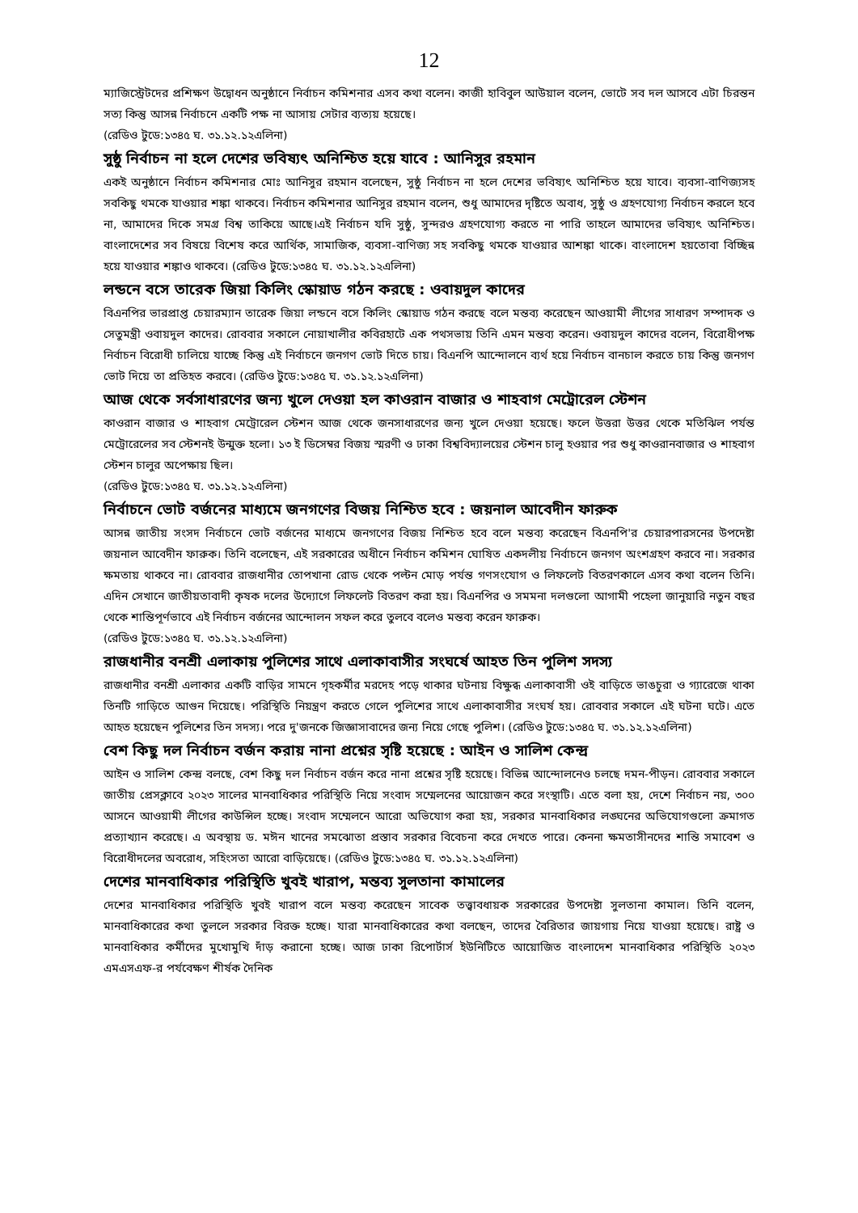12
ম্যাজিস্ট্রেটদের প্রশিক্ষণ উদ্বোধন অনুষ্ঠানে নির্বাচন কমিশনার এসব কথা বলেন। কাজী হাবিবুল আউয়াল বলেন, ভোটে সব দল আসবে এটা চিরন্তন সত্য কিন্তু আসন্ন নির্বাচনে একটি পক্ষ না আসায় সেটার ব্যত্যয় হয়েছে।
(রেডিও টুডে:১৩৪৫ ঘ. ৩১.১২.১২এলিনা)
সুষ্ঠু নির্বাচন না হলে দেশের ভবিষ্যৎ অনিশ্চিত হয়ে যাবে : আনিসুর রহমান
একই অনুষ্ঠানে নির্বাচন কমিশনার মোঃ আনিসুর রহমান বলেছেন, সুষ্ঠু নির্বাচন না হলে দেশের ভবিষ্যৎ অনিশ্চিত হয়ে যাবে। ব্যবসা-বাণিজ্যসহ সবকিছু থমকে যাওয়ার শঙ্কা থাকবে। নির্বাচন কমিশনার আনিসুর রহমান বলেন, শুধু আমাদের দৃষ্টিতে অবাধ, সুষ্ঠু ও গ্রহণযোগ্য নির্বাচন করলে হবে না, আমাদের দিকে সমগ্র বিশ্ব তাকিয়ে আছে।এই নির্বাচন যদি সুষ্ঠু, সুন্দরও গ্রহণযোগ্য করতে না পারি তাহলে আমাদের ভবিষ্যৎ অনিশ্চিত। বাংলাদেশের সব বিষয়ে বিশেষ করে আর্থিক, সামাজিক, ব্যবসা-বাণিজ্য সহ সবকিছু থমকে যাওয়ার আশঙ্কা থাকে। বাংলাদেশ হয়তোবা বিচ্ছিন্ন হয়ে যাওয়ার শঙ্কাও থাকবে। (রেডিও টুডে:১৩৪৫ ঘ. ৩১.১২.১২এলিনা)
লন্ডনে বসে তারেক জিয়া কিলিং স্কোয়াড গঠন করছে : ওবায়দুল কাদের
বিএনপির ভারপ্রাপ্ত চেয়ারম্যান তারেক জিয়া লন্ডনে বসে কিলিং স্কোয়াড গঠন করছে বলে মন্তব্য করেছেন আওয়ামী লীগের সাধারণ সম্পাদক ও সেতুমন্ত্রী ওবায়দুল কাদের। রোববার সকালে নোয়াখালীর কবিরহাটে এক পথসভায় তিনি এমন মন্তব্য করেন। ওবায়দুল কাদের বলেন, বিরোধীপক্ষ নির্বাচন বিরোধী চালিয়ে যাচ্ছে কিন্তু এই নির্বাচনে জনগণ ভোট দিতে চায়। বিএনপি আন্দোলনে ব্যর্থ হয়ে নির্বাচন বানচাল করতে চায় কিন্তু জনগণ ভোট দিয়ে তা প্রতিহত করবে। (রেডিও টুডে:১৩৪৫ ঘ. ৩১.১২.১২এলিনা)
আজ থেকে সর্বসাধারণের জন্য খুলে দেওয়া হল কাওরান বাজার ও শাহবাগ মেট্রোরেল স্টেশন
কাওরান বাজার ও শাহবাগ মেট্রোরেল স্টেশন আজ থেকে জনসাধারণের জন্য খুলে দেওয়া হয়েছে। ফলে উত্তরা উত্তর থেকে মতিঝিল পর্যন্ত মেট্রোরেলের সব স্টেশনই উন্মুক্ত হলো। ১৩ ই ডিসেম্বর বিজয় স্মরণী ও ঢাকা বিশ্ববিদ্যালয়ের স্টেশন চালু হওয়ার পর শুধু কাওরানবাজার ও শাহবাগ স্টেশন চালুর অপেক্ষায় ছিল।
(রেডিও টুডে:১৩৪৫ ঘ. ৩১.১২.১২এলিনা)
নির্বাচনে ভোট বর্জনের মাধ্যমে জনগণের বিজয় নিশ্চিত হবে : জয়নাল আবেদীন ফারুক
আসন্ন জাতীয় সংসদ নির্বাচনে ভোট বর্জনের মাধ্যমে জনগণের বিজয় নিশ্চিত হবে বলে মন্তব্য করেছেন বিএনপি'র চেয়ারপারসনের উপদেষ্টা জয়নাল আবেদীন ফারুক। তিনি বলেছেন, এই সরকারের অধীনে নির্বাচন কমিশন ঘোষিত একদলীয় নির্বাচনে জনগণ অংশগ্রহণ করবে না। সরকার ক্ষমতায় থাকবে না। রোববার রাজধানীর তোপখানা রোড থেকে পল্টন মোড় পর্যন্ত গণসংযোগ ও লিফলেট বিতরণকালে এসব কথা বলেন তিনি। এদিন সেখানে জাতীয়তাবাদী কৃষক দলের উদ্যোগে লিফলেট বিতরণ করা হয়। বিএনপির ও সমমনা দলগুলো আগামী পহেলা জানুয়ারি নতুন বছর থেকে শান্তিপূর্ণভাবে এই নির্বাচন বর্জনের আন্দোলন সফল করে তুলবে বলেও মন্তব্য করেন ফারুক।
(রেডিও টুডে:১৩৪৫ ঘ. ৩১.১২.১২এলিনা)
রাজধানীর বনশ্রী এলাকায় পুলিশের সাথে এলাকাবাসীর সংঘর্ষে আহত তিন পুলিশ সদস্য
রাজধানীর বনশ্রী এলাকার একটি বাড়ির সামনে গৃহকর্মীর মরদেহ পড়ে থাকার ঘটনায় বিক্ষুব্ধ এলাকাবাসী ওই বাড়িতে ভাঙচুরা ও গ্যারেজে থাকা তিনটি গাড়িতে আগুন দিয়েছে। পরিস্থিতি নিয়ন্ত্রণ করতে গেলে পুলিশের সাথে এলাকাবাসীর সংঘর্ষ হয়। রোববার সকালে এই ঘটনা ঘটে। এতে আহত হয়েছেন পুলিশের তিন সদস্য। পরে দু'জনকে জিজ্ঞাসাবাদের জন্য নিয়ে গেছে পুলিশ। (রেডিও টুডে:১৩৪৫ ঘ. ৩১.১২.১২এলিনা)
বেশ কিছু দল নির্বাচন বর্জন করায় নানা প্রশ্নের সৃষ্টি হয়েছে : আইন ও সালিশ কেন্দ্র
আইন ও সালিশ কেন্দ্র বলছে, বেশ কিছু দল নির্বাচন বর্জন করে নানা প্রশ্নের সৃষ্টি হয়েছে। বিভিন্ন আন্দোলনেও চলছে দমন-পীড়ন। রোববার সকালে জাতীয় প্রেসক্লাবে ২০২৩ সালের মানবাধিকার পরিস্থিতি নিয়ে সংবাদ সম্মেলনের আয়োজন করে সংস্থাটি। এতে বলা হয়, দেশে নির্বাচন নয়, ৩০০ আসনে আওয়ামী লীগের কাউন্সিল হচ্ছে। সংবাদ সম্মেলনে আরো অভিযোগ করা হয়, সরকার মানবাধিকার লঙ্ঘনের অভিযোগগুলো ক্রমাগত প্রত্যাখ্যান করেছে। এ অবস্থায় ড. মঈন খানের সমঝোতা প্রস্তাব সরকার বিবেচনা করে দেখতে পারে। কেননা ক্ষমতাসীনদের শান্তি সমাবেশ ও বিরোধীদলের অবরোধ, সহিংসতা আরো বাড়িয়েছে। (রেডিও টুডে:১৩৪৫ ঘ. ৩১.১২.১২এলিনা)
দেশের মানবাধিকার পরিস্থিতি খুবই খারাপ, মন্তব্য সুলতানা কামালের
দেশের মানবাধিকার পরিস্থিতি খুবই খারাপ বলে মন্তব্য করেছেন সাবেক তত্ত্বাবধায়ক সরকারের উপদেষ্টা সুলতানা কামাল। তিনি বলেন, মানবাধিকারের কথা তুললে সরকার বিরক্ত হচ্ছে। যারা মানবাধিকারের কথা বলছেন, তাদের বৈরিতার জায়গায় নিয়ে যাওয়া হয়েছে। রাষ্ট্র ও মানবাধিকার কর্মীদের মুখোমুখি দাঁড় করানো হচ্ছে। আজ ঢাকা রিপোর্টার্স ইউনিটিতে আয়োজিত বাংলাদেশ মানবাধিকার পরিস্থিতি ২০২৩ এমএসএফ-র পর্যবেক্ষণ শীর্ষক দৈনিক